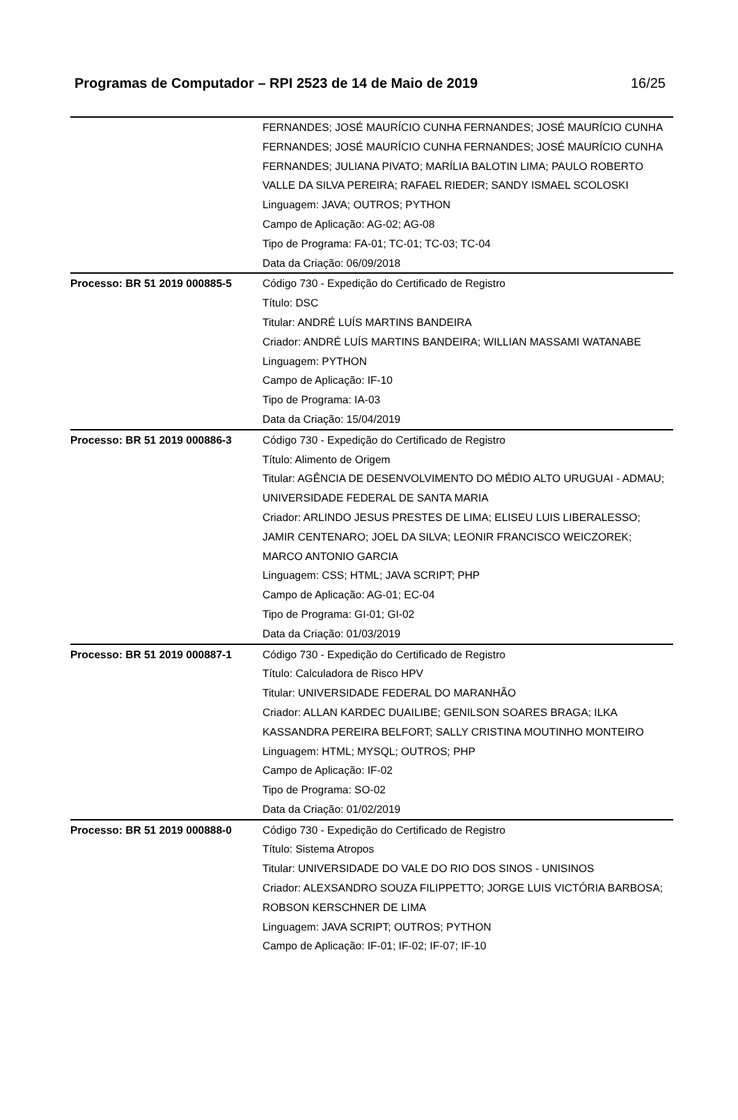Programas de Computador – RPI 2523 de 14 de Maio de 2019 16/25
| | FERNANDES; JOSÉ MAURÍCIO CUNHA FERNANDES; JOSÉ MAURÍCIO CUNHA FERNANDES; JOSÉ MAURÍCIO CUNHA FERNANDES; JOSÉ MAURÍCIO CUNHA FERNANDES; JULIANA PIVATO; MARÍLIA BALOTIN LIMA; PAULO ROBERTO VALLE DA SILVA PEREIRA; RAFAEL RIEDER; SANDY ISMAEL SCOLOSKI Linguagem: JAVA; OUTROS; PYTHON Campo de Aplicação: AG-02; AG-08 Tipo de Programa: FA-01; TC-01; TC-03; TC-04 Data da Criação: 06/09/2018 |
| Processo: BR 51 2019 000885-5 | Código 730 - Expedição do Certificado de Registro Título: DSC Titular: ANDRÉ LUÍS MARTINS BANDEIRA Criador: ANDRÉ LUÍS MARTINS BANDEIRA; WILLIAN MASSAMI WATANABE Linguagem: PYTHON Campo de Aplicação: IF-10 Tipo de Programa: IA-03 Data da Criação: 15/04/2019 |
| Processo: BR 51 2019 000886-3 | Código 730 - Expedição do Certificado de Registro Título: Alimento de Origem Titular: AGÊNCIA DE DESENVOLVIMENTO DO MÉDIO ALTO URUGUAI - ADMAU; UNIVERSIDADE FEDERAL DE SANTA MARIA Criador: ARLINDO JESUS PRESTES DE LIMA; ELISEU LUIS LIBERALESSO; JAMIR CENTENARO; JOEL DA SILVA; LEONIR FRANCISCO WEICZOREK; MARCO ANTONIO GARCIA Linguagem: CSS; HTML; JAVA SCRIPT; PHP Campo de Aplicação: AG-01; EC-04 Tipo de Programa: GI-01; GI-02 Data da Criação: 01/03/2019 |
| Processo: BR 51 2019 000887-1 | Código 730 - Expedição do Certificado de Registro Título: Calculadora de Risco HPV Titular: UNIVERSIDADE FEDERAL DO MARANHÃO Criador: ALLAN KARDEC DUAILIBE; GENILSON SOARES BRAGA; ILKA KASSANDRA PEREIRA BELFORT; SALLY CRISTINA MOUTINHO MONTEIRO Linguagem: HTML; MYSQL; OUTROS; PHP Campo de Aplicação: IF-02 Tipo de Programa: SO-02 Data da Criação: 01/02/2019 |
| Processo: BR 51 2019 000888-0 | Código 730 - Expedição do Certificado de Registro Título: Sistema Atropos Titular: UNIVERSIDADE DO VALE DO RIO DOS SINOS - UNISINOS Criador: ALEXSANDRO SOUZA FILIPPETTO; JORGE LUIS VICTÓRIA BARBOSA; ROBSON KERSCHNER DE LIMA Linguagem: JAVA SCRIPT; OUTROS; PYTHON Campo de Aplicação: IF-01; IF-02; IF-07; IF-10 |